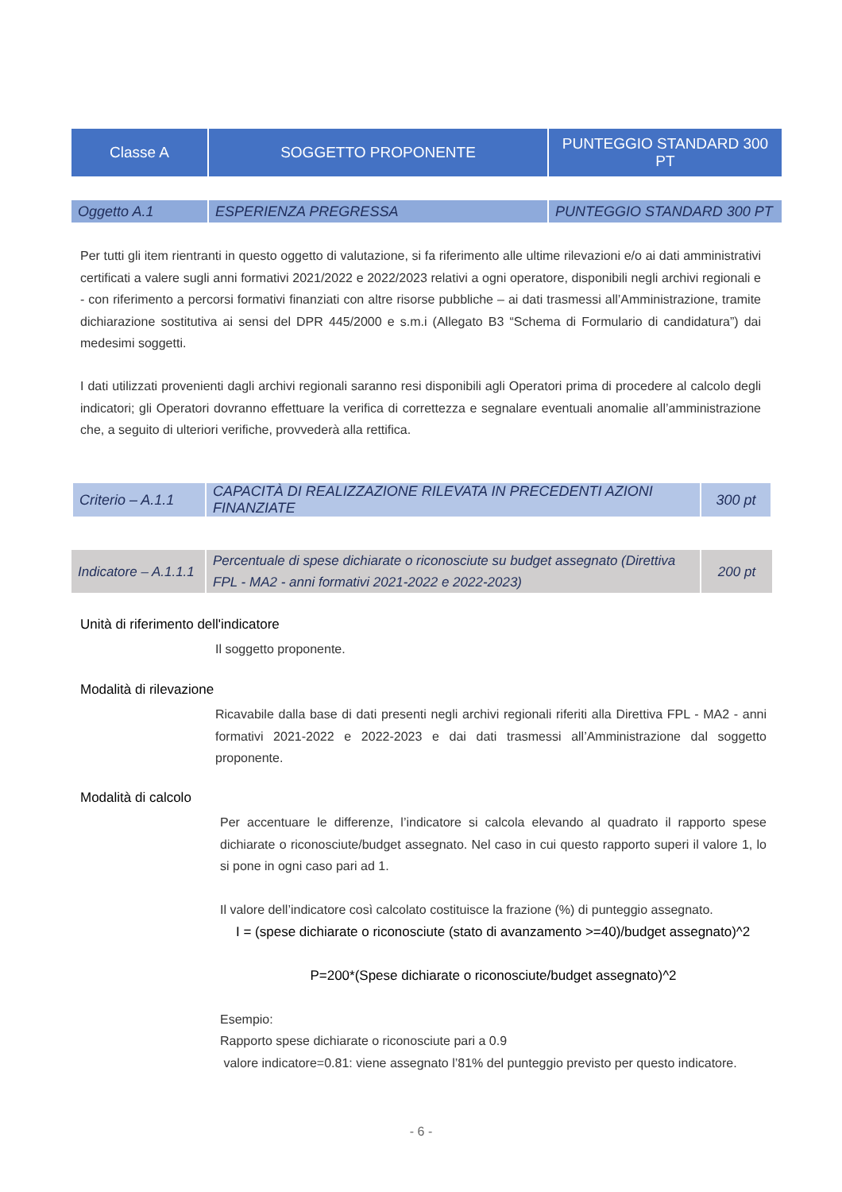| Classe A | SOGGETTO PROPONENTE | PUNTEGGIO STANDARD 300 PT |
| Oggetto A.1 | ESPERIENZA PREGRESSA | PUNTEGGIO STANDARD 300 PT |
Per tutti gli item rientranti in questo oggetto di valutazione, si fa riferimento alle ultime rilevazioni e/o ai dati amministrativi certificati a valere sugli anni formativi 2021/2022 e 2022/2023 relativi a ogni operatore, disponibili negli archivi regionali e - con riferimento a percorsi formativi finanziati con altre risorse pubbliche – ai dati trasmessi all’Amministrazione, tramite dichiarazione sostitutiva ai sensi del DPR 445/2000 e s.m.i (Allegato B3 “Schema di Formulario di candidatura”) dai medesimi soggetti.
I dati utilizzati provenienti dagli archivi regionali saranno resi disponibili agli Operatori prima di procedere al calcolo degli indicatori; gli Operatori dovranno effettuare la verifica di correttezza e segnalare eventuali anomalie all’amministrazione che, a seguito di ulteriori verifiche, provvederà alla rettifica.
| Criterio – A.1.1 | CAPACITÀ DI REALIZZAZIONE RILEVATA IN PRECEDENTI AZIONI FINANZIATE | 300 pt |
| Indicatore – A.1.1.1 | Percentuale di spese dichiarate o riconosciute su budget assegnato (Direttiva FPL - MA2 - anni formativi 2021-2022 e 2022-2023) | 200 pt |
Unità di riferimento dell'indicatore
Il soggetto proponente.
Modalità di rilevazione
Ricavabile dalla base di dati presenti negli archivi regionali riferiti alla Direttiva FPL - MA2 - anni formativi 2021-2022 e 2022-2023 e dai dati trasmessi all’Amministrazione dal soggetto proponente.
Modalità di calcolo
Per accentuare le differenze, l’indicatore si calcola elevando al quadrato il rapporto spese dichiarate o riconosciute/budget assegnato. Nel caso in cui questo rapporto superi il valore 1, lo si pone in ogni caso pari ad 1.
Il valore dell’indicatore così calcolato costituisce la frazione (%) di punteggio assegnato.
I = (spese dichiarate o riconosciute (stato di avanzamento >=40)/budget assegnato)^2
P=200*(Spese dichiarate o riconosciute/budget assegnato)^2
Esempio:
Rapporto spese dichiarate o riconosciute pari a 0.9
valore indicatore=0.81: viene assegnato l’81% del punteggio previsto per questo indicatore.
- 6 -